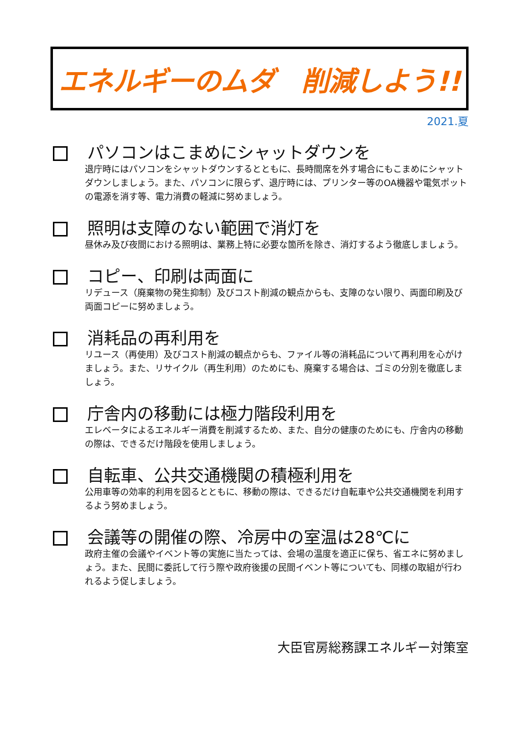エネルギーのムダ　削減しよう!!
2021.夏
パソコンはこまめにシャットダウンを
退庁時にはパソコンをシャットダウンするとともに、長時間席を外す場合にもこまめにシャットダウンしましょう。また、パソコンに限らず、退庁時には、プリンター等のOA機器や電気ポットの電源を消す等、電力消費の軽減に努めましょう。
照明は支障のない範囲で消灯を
昼休み及び夜間における照明は、業務上特に必要な箇所を除き、消灯するよう徹底しましょう。
コピー、印刷は両面に
リデュース（廃棄物の発生抑制）及びコスト削減の観点からも、支障のない限り、両面印刷及び両面コピーに努めましょう。
消耗品の再利用を
リユース（再使用）及びコスト削減の観点からも、ファイル等の消耗品について再利用を心がけましょう。また、リサイクル（再生利用）のためにも、廃棄する場合は、ゴミの分別を徹底しましょう。
庁舎内の移動には極力階段利用を
エレベータによるエネルギー消費を削減するため、また、自分の健康のためにも、庁舎内の移動の際は、できるだけ階段を使用しましょう。
自転車、公共交通機関の積極利用を
公用車等の効率的利用を図るとともに、移動の際は、できるだけ自転車や公共交通機関を利用するよう努めましょう。
会議等の開催の際、冷房中の室温は28℃に
政府主催の会議やイベント等の実施に当たっては、会場の温度を適正に保ち、省エネに努めましょう。また、民間に委託して行う際や政府後援の民間イベント等についても、同様の取組が行われるよう促しましょう。
大臣官房総務課エネルギー対策室